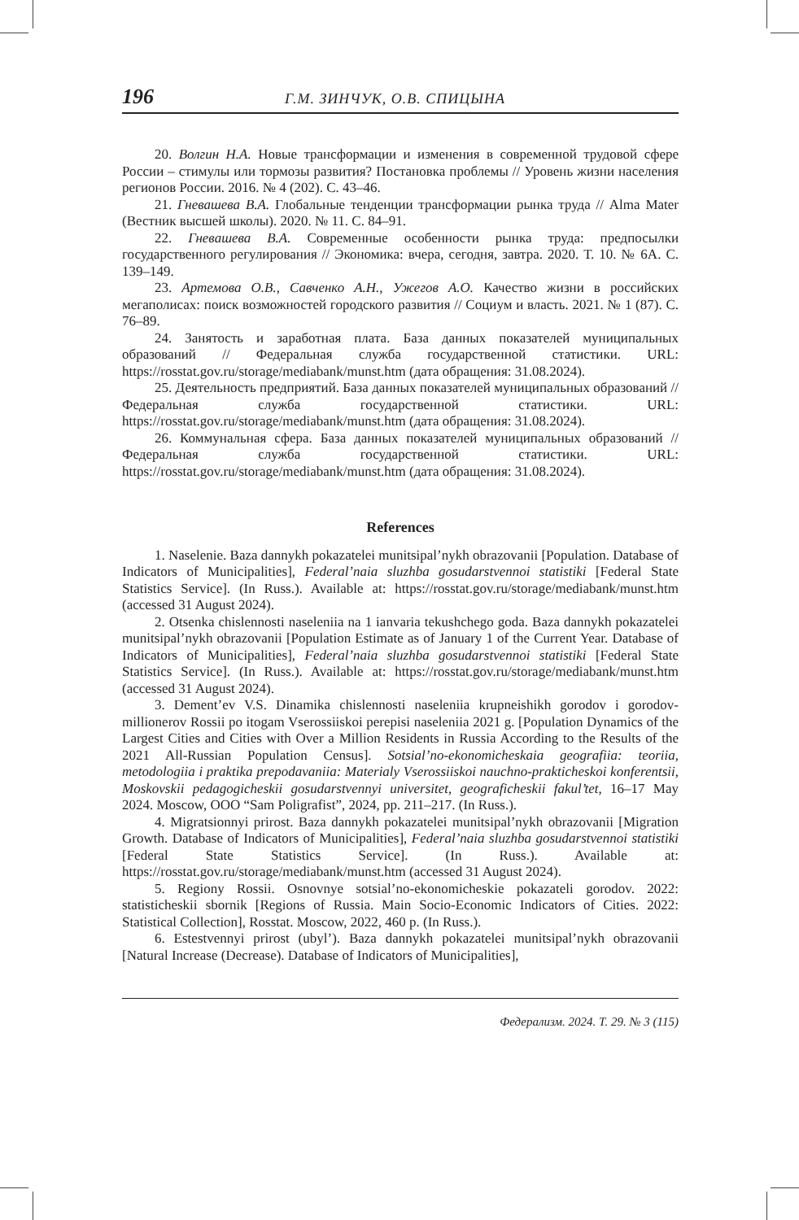196 Г.М. ЗИНЧУК, О.В. СПИЦЫНА
20. Волгин Н.А. Новые трансформации и изменения в современной трудовой сфере России – стимулы или тормозы развития? Постановка проблемы // Уровень жизни населения регионов России. 2016. № 4 (202). С. 43–46.
21. Гневашева В.А. Глобальные тенденции трансформации рынка труда // Alma Mater (Вестник высшей школы). 2020. № 11. С. 84–91.
22. Гневашева В.А. Современные особенности рынка труда: предпосылки государственного регулирования // Экономика: вчера, сегодня, завтра. 2020. Т. 10. № 6А. С. 139–149.
23. Артемова О.В., Савченко А.Н., Ужегов А.О. Качество жизни в российских мегаполисах: поиск возможностей городского развития // Социум и власть. 2021. № 1 (87). С. 76–89.
24. Занятость и заработная плата. База данных показателей муниципальных образований // Федеральная служба государственной статистики. URL: https://rosstat.gov.ru/storage/mediabank/munst.htm (дата обращения: 31.08.2024).
25. Деятельность предприятий. База данных показателей муниципальных образований // Федеральная служба государственной статистики. URL: https://rosstat.gov.ru/storage/mediabank/munst.htm (дата обращения: 31.08.2024).
26. Коммунальная сфера. База данных показателей муниципальных образований // Федеральная служба государственной статистики. URL: https://rosstat.gov.ru/storage/mediabank/munst.htm (дата обращения: 31.08.2024).
References
1. Naselenie. Baza dannykh pokazatelei munitsipal’nykh obrazovanii [Population. Database of Indicators of Municipalities], Federal’naia sluzhba gosudarstvennoi statistiki [Federal State Statistics Service]. (In Russ.). Available at: https://rosstat.gov.ru/storage/mediabank/munst.htm (accessed 31 August 2024).
2. Otsenka chislennosti naseleniia na 1 ianvaria tekushchego goda. Baza dannykh pokazatelei munitsipal’nykh obrazovanii [Population Estimate as of January 1 of the Current Year. Database of Indicators of Municipalities], Federal’naia sluzhba gosudarstvennoi statistiki [Federal State Statistics Service]. (In Russ.). Available at: https://rosstat.gov.ru/storage/mediabank/munst.htm (accessed 31 August 2024).
3. Dement’ev V.S. Dinamika chislennosti naseleniia krupneishikh gorodov i gorodov-millionerov Rossii po itogam Vserossiiskoi perepisi naseleniia 2021 g. [Population Dynamics of the Largest Cities and Cities with Over a Million Residents in Russia According to the Results of the 2021 All-Russian Population Census]. Sotsial’no-ekonomicheskaia geografiia: teoriia, metodologiia i praktika prepodavaniia: Materialy Vserossiiskoi nauchno-prakticheskoi konferentsii, Moskovskii pedagogicheskii gosudarstvennyi universitet, geograficheskii fakul’tet, 16–17 May 2024. Moscow, OOO “Sam Poligrafist”, 2024, pp. 211–217. (In Russ.).
4. Migratsionnyi prirost. Baza dannykh pokazatelei munitsipal’nykh obrazovanii [Migration Growth. Database of Indicators of Municipalities], Federal’naia sluzhba gosudarstvennoi statistiki [Federal State Statistics Service]. (In Russ.). Available at: https://rosstat.gov.ru/storage/mediabank/munst.htm (accessed 31 August 2024).
5. Regiony Rossii. Osnovnye sotsial’no-ekonomicheskie pokazateli gorodov. 2022: statisticheskii sbornik [Regions of Russia. Main Socio-Economic Indicators of Cities. 2022: Statistical Collection], Rosstat. Moscow, 2022, 460 p. (In Russ.).
6. Estestvennyi prirost (ubyl’). Baza dannykh pokazatelei munitsipal’nykh obrazovanii [Natural Increase (Decrease). Database of Indicators of Municipalities],
Федерализм. 2024. Т. 29. № 3 (115)